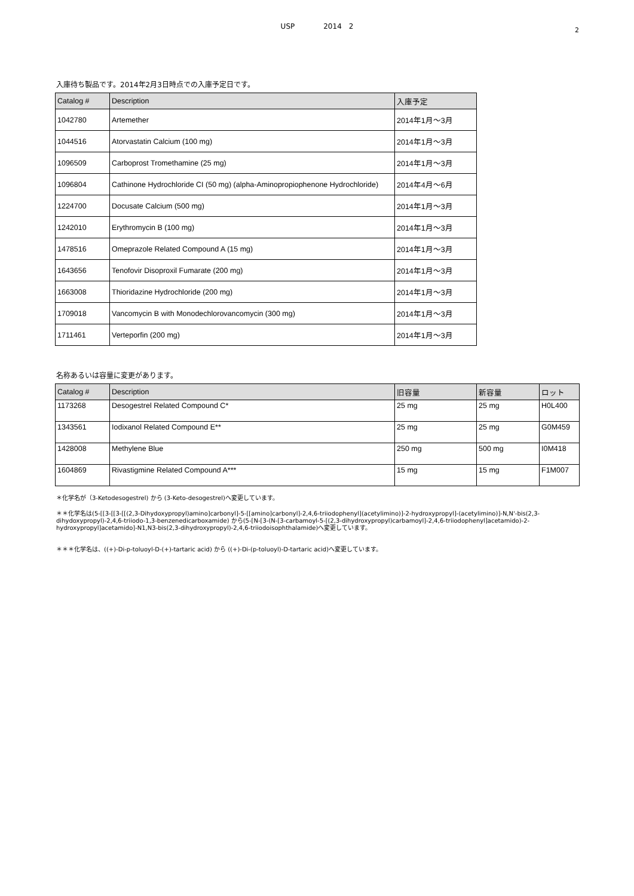USP　　　　2014　2
2
入庫待ち製品です。2014年2月3日時点での入庫予定日です。
| Catalog # | Description | 入庫予定 |
| --- | --- | --- |
| 1042780 | Artemether | 2014年1月～3月 |
| 1044516 | Atorvastatin Calcium (100 mg) | 2014年1月～3月 |
| 1096509 | Carboprost Tromethamine (25 mg) | 2014年1月～3月 |
| 1096804 | Cathinone Hydrochloride CI (50 mg) (alpha-Aminopropiophenone Hydrochloride) | 2014年4月～6月 |
| 1224700 | Docusate Calcium (500 mg) | 2014年1月～3月 |
| 1242010 | Erythromycin B (100 mg) | 2014年1月～3月 |
| 1478516 | Omeprazole Related Compound A (15 mg) | 2014年1月～3月 |
| 1643656 | Tenofovir Disoproxil Fumarate (200 mg) | 2014年1月～3月 |
| 1663008 | Thioridazine Hydrochloride (200 mg) | 2014年1月～3月 |
| 1709018 | Vancomycin B with Monodechlorovancomycin (300 mg) | 2014年1月～3月 |
| 1711461 | Verteporfin (200 mg) | 2014年1月～3月 |
名称あるいは容量に変更があります。
| Catalog # | Description | 旧容量 | 新容量 | ロット |
| --- | --- | --- | --- | --- |
| 1173268 | Desogestrel Related Compound C* | 25 mg | 25 mg | H0L400 |
| 1343561 | Iodixanol Related Compound E** | 25 mg | 25 mg | G0M459 |
| 1428008 | Methylene Blue | 250 mg | 500 mg | I0M418 |
| 1604869 | Rivastigmine Related Compound A*** | 15 mg | 15 mg | F1M007 |
＊化学名が（3-Ketodesogestrel) から (3-Keto-desogestrel)へ変更しています。
＊＊化学名は(5-[[3-[[3-[[(2,3-Dihydoxypropyl)amino]carbonyl]-5-[[amino]carbonyl]-2,4,6-triiodophenyl](acetylimino)]-2-hydroxypropyl]-(acetylimino)]-N,N'-bis(2,3-dihydoxypropyl)-2,4,6-triiodo-1,3-benzenedicarboxamide) から(5-[N-[3-(N-[3-carbamoyl-5-[(2,3-dihydroxypropyl)carbamoyl]-2,4,6-triiodophenyl]acetamido)-2-hydroxypropyl]acetamido]-N1,N3-bis(2,3-dihydroxypropyl)-2,4,6-triiodoisophthalamide)へ変更しています。
＊＊＊化学名は、((+)-Di-p-toluoyl-D-(+)-tartaric acid) から ((+)-Di-(p-toluoyl)-D-tartaric acid)へ変更しています。